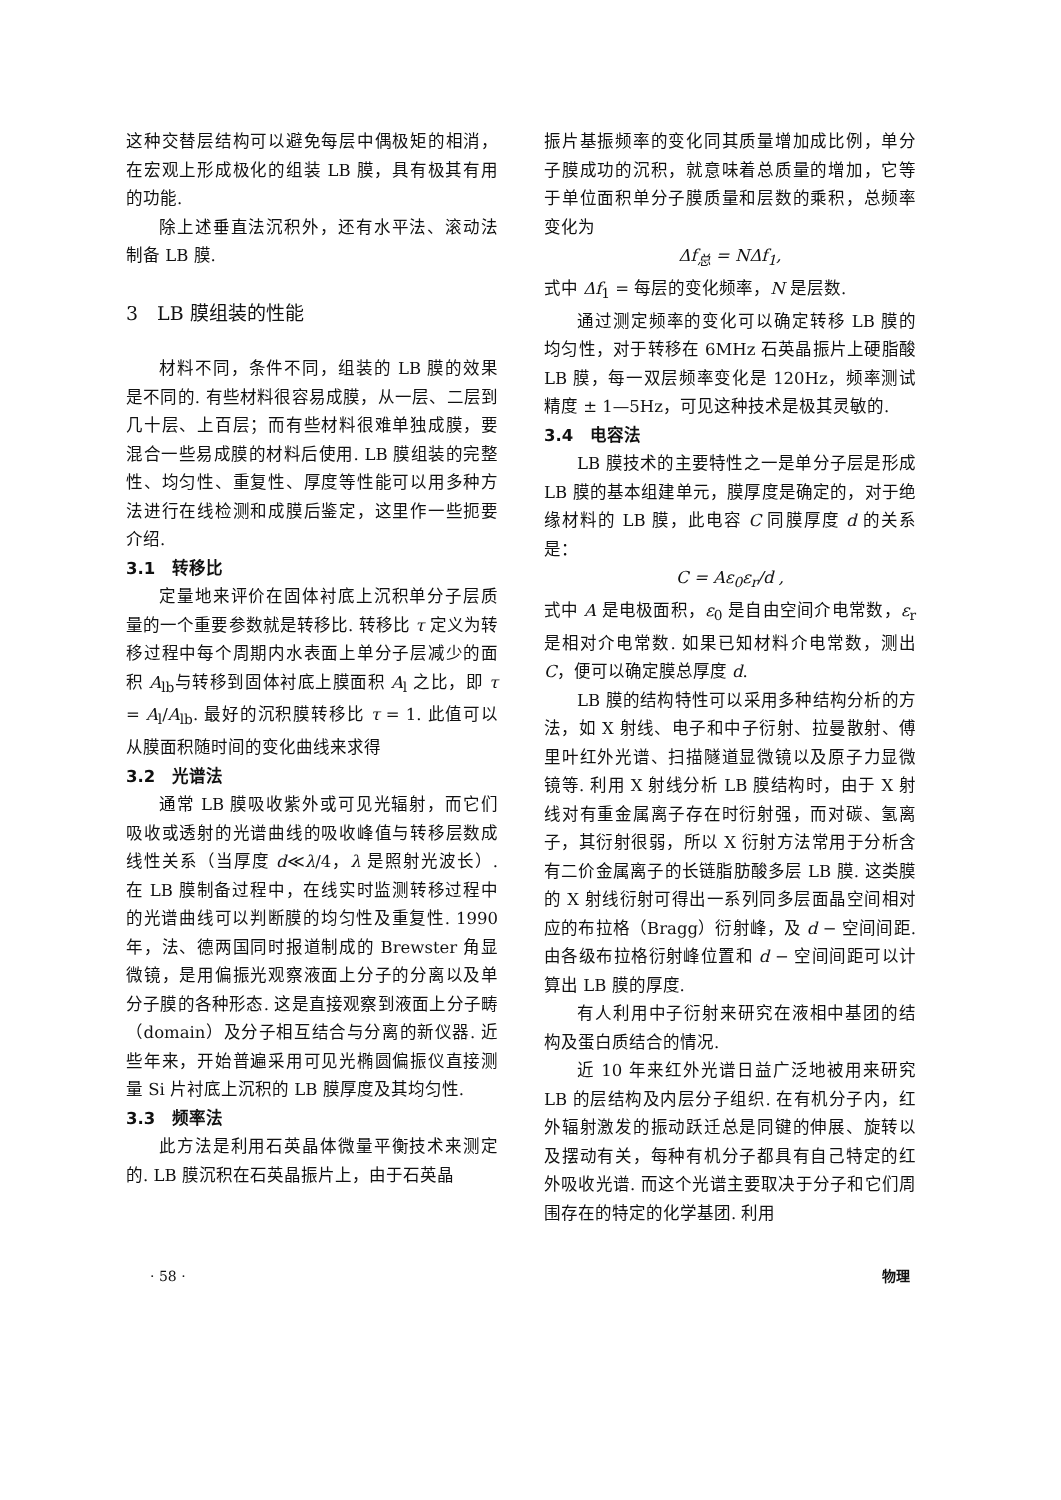这种交替层结构可以避免每层中偶极矩的相消，在宏观上形成极化的组装 LB 膜，具有极其有用的功能.
除上述垂直法沉积外，还有水平法、滚动法制备 LB 膜.
3　LB 膜组装的性能
材料不同，条件不同，组装的 LB 膜的效果是不同的. 有些材料很容易成膜，从一层、二层到几十层、上百层；而有些材料很难单独成膜，要混合一些易成膜的材料后使用. LB 膜组装的完整性、均匀性、重复性、厚度等性能可以用多种方法进行在线检测和成膜后鉴定，这里作一些扼要介绍.
3.1　转移比
定量地来评价在固体衬底上沉积单分子层质量的一个重要参数就是转移比. 转移比 τ 定义为转移过程中每个周期内水表面上单分子层减少的面积 A<sub>lb</sub>与转移到固体衬底上膜面积 A<sub>l</sub> 之比，即 τ = A<sub>l</sub>/A<sub>lb</sub>. 最好的沉积膜转移比 τ = 1. 此值可以从膜面积随时间的变化曲线来求得
3.2　光谱法
通常 LB 膜吸收紫外或可见光辐射，而它们吸收或透射的光谱曲线的吸收峰值与转移层数成线性关系（当厚度 d≪λ/4，λ 是照射光波长）. 在 LB 膜制备过程中，在线实时监测转移过程中的光谱曲线可以判断膜的均匀性及重复性. 1990 年，法、德两国同时报道制成的 Brewster 角显微镜，是用偏振光观察液面上分子的分离以及单分子膜的各种形态. 这是直接观察到液面上分子畴（domain）及分子相互结合与分离的新仪器. 近些年来，开始普遍采用可见光椭圆偏振仪直接测量 Si 片衬底上沉积的 LB 膜厚度及其均匀性.
3.3　频率法
此方法是利用石英晶体微量平衡技术来测定的. LB 膜沉积在石英晶振片上，由于石英晶
振片基振频率的变化同其质量增加成比例，单分子膜成功的沉积，就意味着总质量的增加，它等于单位面积单分子膜质量和层数的乘积，总频率变化为
Δf<sub>总</sub> = NΔf<sub>1</sub>,
式中 Δf<sub>1</sub> = 每层的变化频率，N 是层数.
通过测定频率的变化可以确定转移 LB 膜的均匀性，对于转移在 6MHz 石英晶振片上硬脂酸 LB 膜，每一双层频率变化是 120Hz，频率测试精度 ± 1—5Hz，可见这种技术是极其灵敏的.
3.4　电容法
LB 膜技术的主要特性之一是单分子层是形成 LB 膜的基本组建单元，膜厚度是确定的，对于绝缘材料的 LB 膜，此电容 C 同膜厚度 d 的关系是：
C = Aε<sub>0</sub>ε<sub>r</sub>/d ,
式中 A 是电极面积，ε<sub>0</sub> 是自由空间介电常数，ε<sub>r</sub> 是相对介电常数. 如果已知材料介电常数，测出 C，便可以确定膜总厚度 d.
LB 膜的结构特性可以采用多种结构分析的方法，如 X 射线、电子和中子衍射、拉曼散射、傅里叶红外光谱、扫描隧道显微镜以及原子力显微镜等. 利用 X 射线分析 LB 膜结构时，由于 X 射线对有重金属离子存在时衍射强，而对碳、氢离子，其衍射很弱，所以 X 衍射方法常用于分析含有二价金属离子的长链脂肪酸多层 LB 膜. 这类膜的 X 射线衍射可得出一系列同多层面晶空间相对应的布拉格（Bragg）衍射峰，及 d − 空间间距. 由各级布拉格衍射峰位置和 d − 空间间距可以计算出 LB 膜的厚度.
有人利用中子衍射来研究在液相中基团的结构及蛋白质结合的情况.
近 10 年来红外光谱日益广泛地被用来研究 LB 的层结构及内层分子组织. 在有机分子内，红外辐射激发的振动跃迁总是同键的伸展、旋转以及摆动有关，每种有机分子都具有自己特定的红外吸收光谱. 而这个光谱主要取决于分子和它们周围存在的特定的化学基团. 利用
· 58 · 物理